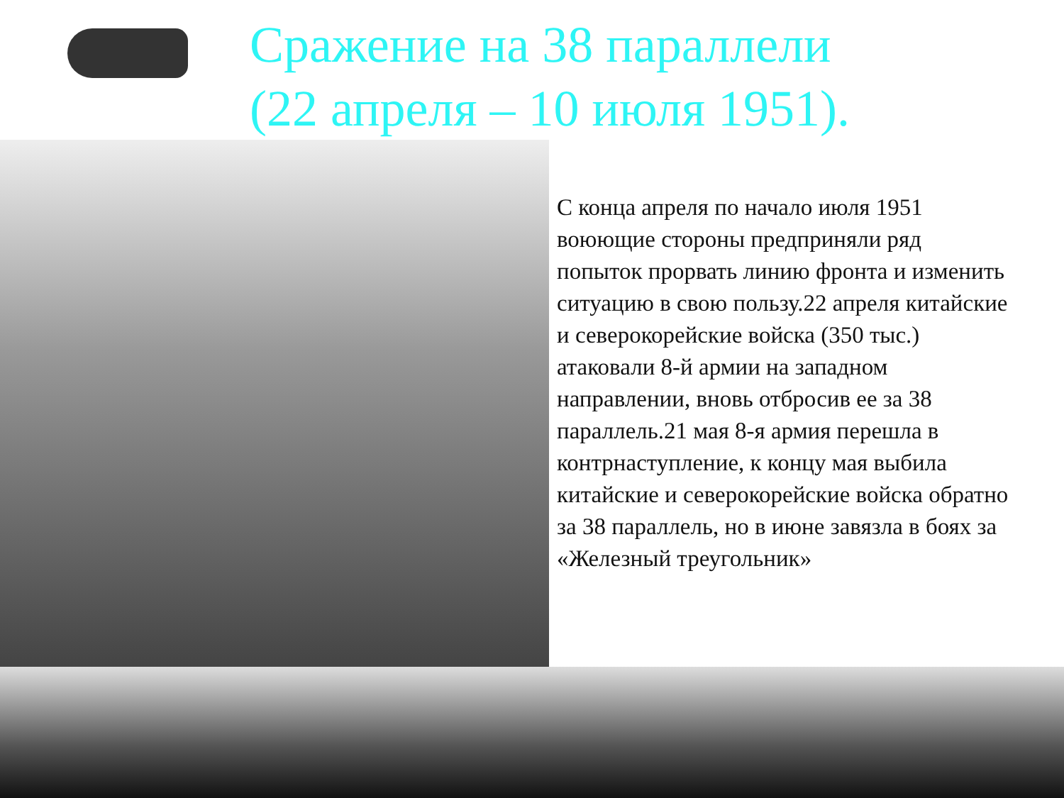Сражение на 38 параллели
(22 апреля – 10 июля 1951).
С конца апреля по начало июля 1951 воюющие стороны предприняли ряд попыток прорвать линию фронта и изменить ситуацию в свою пользу.22 апреля китайские и северокорейские войска (350 тыс.) атаковали 8-й армии на западном направлении, вновь отбросив ее за 38 параллель.21 мая 8-я армия перешла в контрнаступление, к концу мая выбила китайские и северокорейские войска обратно за 38 параллель, но в июне завязла в боях за «Железный треугольник»